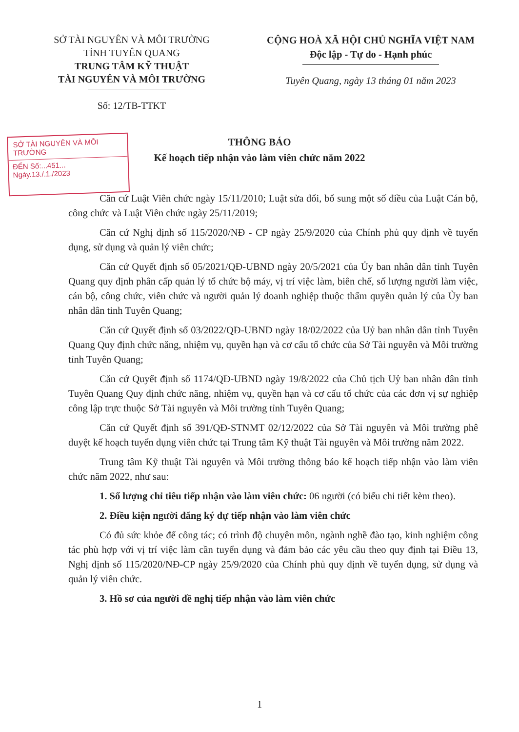SỞ TÀI NGUYÊN VÀ MÔI TRƯỜNG
TỈNH TUYÊN QUANG
TRUNG TÂM KỸ THUẬT
TÀI NGUYÊN VÀ MÔI TRƯỜNG
Số: 12/TB-TTKT
CỘNG HOÀ XÃ HỘI CHỦ NGHĨA VIỆT NAM
Độc lập - Tự do - Hạnh phúc
Tuyên Quang, ngày 13 tháng 01 năm 2023
THÔNG BÁO
Kế hoạch tiếp nhận vào làm viên chức năm 2022
SỞ TÀI NGUYÊN VÀ MÔI TRƯỜNG
ĐẾN Số:...451...
Ngày.13./.1./2023
Căn cứ Luật Viên chức ngày 15/11/2010; Luật sửa đổi, bổ sung một số điều của Luật Cán bộ, công chức và Luật Viên chức ngày 25/11/2019;
Căn cứ Nghị định số 115/2020/NĐ - CP ngày 25/9/2020 của Chính phủ quy định về tuyển dụng, sử dụng và quản lý viên chức;
Căn cứ Quyết định số 05/2021/QĐ-UBND ngày 20/5/2021 của Ủy ban nhân dân tỉnh Tuyên Quang quy định phân cấp quản lý tổ chức bộ máy, vị trí việc làm, biên chế, số lượng người làm việc, cán bộ, công chức, viên chức và người quản lý doanh nghiệp thuộc thẩm quyền quản lý của Ủy ban nhân dân tỉnh Tuyên Quang;
Căn cứ Quyết định số 03/2022/QĐ-UBND ngày 18/02/2022 của Uỷ ban nhân dân tỉnh Tuyên Quang Quy định chức năng, nhiệm vụ, quyền hạn và cơ cấu tổ chức của Sở Tài nguyên và Môi trường tỉnh Tuyên Quang;
Căn cứ Quyết định số 1174/QĐ-UBND ngày 19/8/2022 của Chủ tịch Uỷ ban nhân dân tỉnh Tuyên Quang Quy định chức năng, nhiệm vụ, quyền hạn và cơ cấu tổ chức của các đơn vị sự nghiệp công lập trực thuộc Sở Tài nguyên và Môi trường tỉnh Tuyên Quang;
Căn cứ Quyết định số 391/QĐ-STNMT 02/12/2022 của Sở Tài nguyên và Môi trường phê duyệt kế hoạch tuyển dụng viên chức tại Trung tâm Kỹ thuật Tài nguyên và Môi trường năm 2022.
Trung tâm Kỹ thuật Tài nguyên và Môi trường thông báo kế hoạch tiếp nhận vào làm viên chức năm 2022, như sau:
1. Số lượng chỉ tiêu tiếp nhận vào làm viên chức: 06 người (có biểu chi tiết kèm theo).
2. Điều kiện người đăng ký dự tiếp nhận vào làm viên chức
Có đủ sức khỏe để công tác; có trình độ chuyên môn, ngành nghề đào tạo, kinh nghiệm công tác phù hợp với vị trí việc làm cần tuyển dụng và đảm bảo các yêu cầu theo quy định tại Điều 13, Nghị định số 115/2020/NĐ-CP ngày 25/9/2020 của Chính phủ quy định về tuyển dụng, sử dụng và quản lý viên chức.
3. Hồ sơ của người đề nghị tiếp nhận vào làm viên chức
1